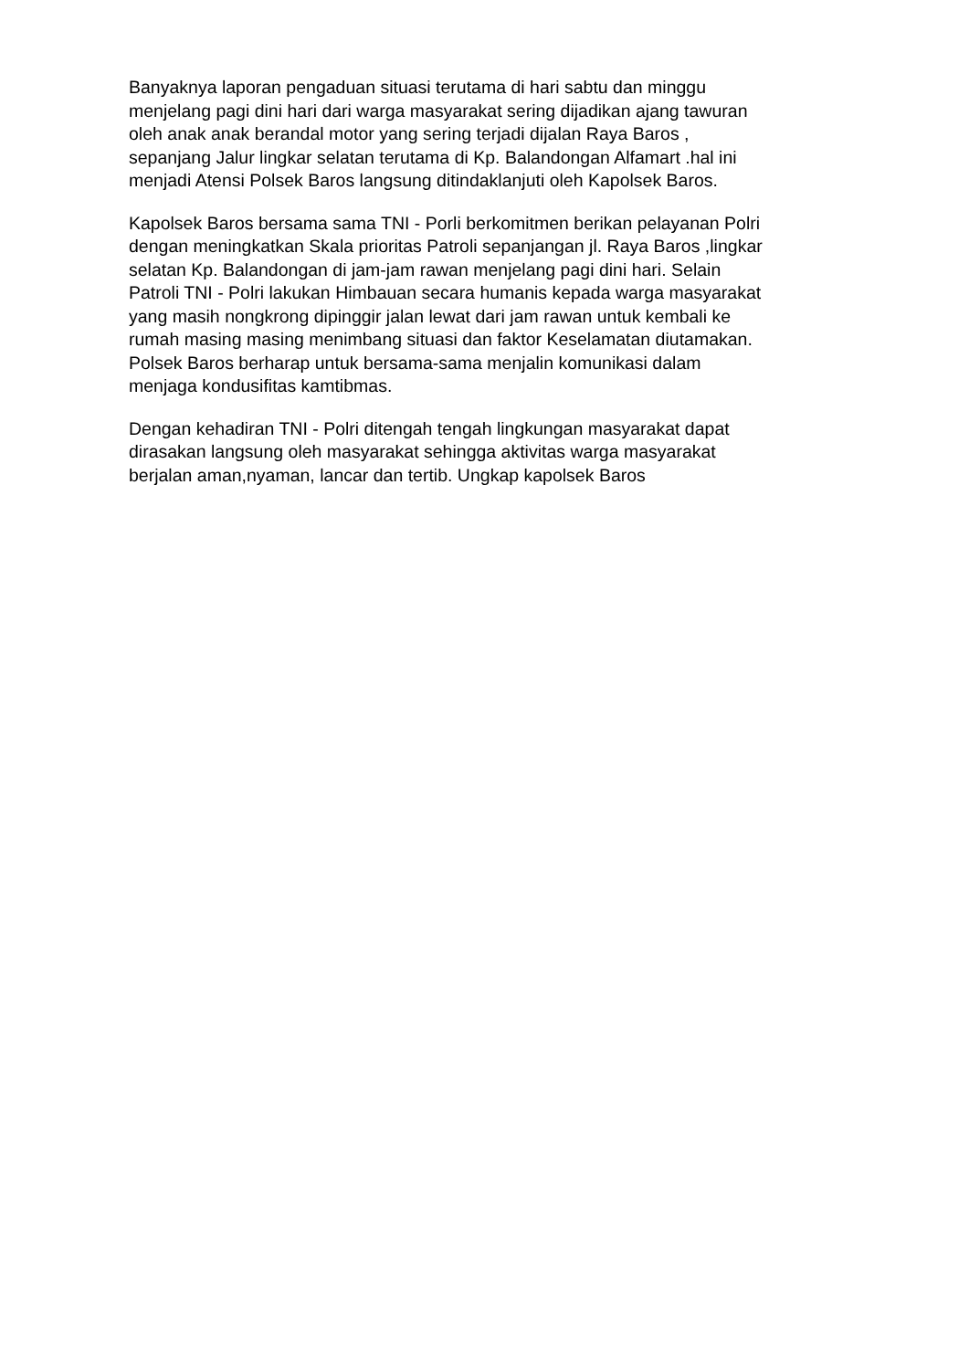Banyaknya laporan pengaduan situasi terutama di hari sabtu dan minggu
menjelang pagi dini hari dari warga masyarakat sering dijadikan ajang tawuran
oleh anak anak berandal motor yang sering terjadi dijalan Raya Baros ,
sepanjang Jalur lingkar selatan terutama di Kp. Balandongan Alfamart .hal ini
menjadi Atensi Polsek Baros langsung ditindaklanjuti oleh Kapolsek Baros.
Kapolsek Baros bersama sama TNI - Porli berkomitmen berikan pelayanan Polri
dengan meningkatkan Skala prioritas Patroli sepanjangan jl. Raya Baros ,lingkar
selatan Kp. Balandongan di jam-jam rawan menjelang pagi dini hari. Selain
Patroli TNI - Polri lakukan Himbauan secara humanis kepada warga masyarakat
yang masih nongkrong dipinggir jalan lewat dari jam rawan untuk kembali ke
rumah masing masing menimbang situasi dan faktor Keselamatan diutamakan.
Polsek Baros berharap untuk bersama-sama menjalin komunikasi dalam
menjaga kondusifitas kamtibmas.
Dengan kehadiran TNI - Polri ditengah tengah lingkungan masyarakat dapat
dirasakan langsung oleh masyarakat sehingga aktivitas warga masyarakat
berjalan aman,nyaman, lancar dan tertib. Ungkap kapolsek Baros